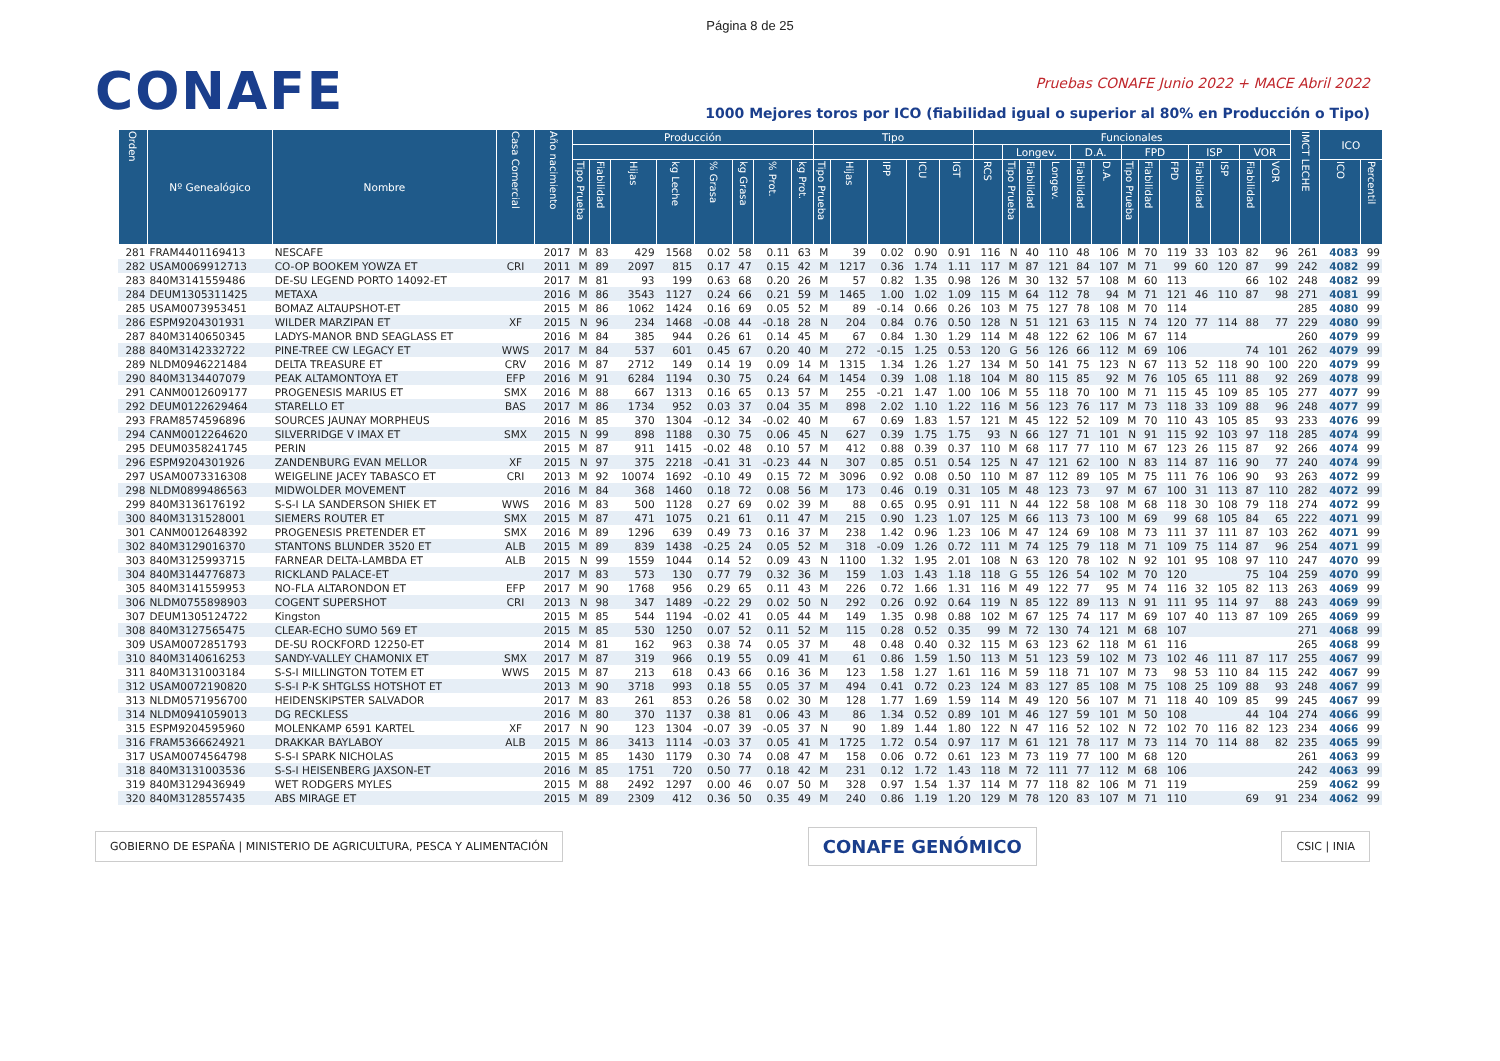Página 8 de 25
CONAFE
Pruebas CONAFE Junio 2022 + MACE Abril 2022
1000 Mejores toros por ICO (fiabilidad igual o superior al 80% en Producción o Tipo)
| Orden | Nº Genealógico | Nombre | Casa Comercial | Año nacimiento | Producción | | | | | | | | Tipo | | | | | Funcionales | | | | | | | | | | | | | IMCT LECHE | ICO | |
| --- | --- | --- | --- | --- | --- | --- | --- | --- | --- | --- | --- | --- | --- | --- | --- | --- | --- | --- | --- | --- | --- | --- | --- | --- | --- | --- | --- | --- | --- | --- | --- | --- | --- |
| | | | | | | | | | | | | | | | | | | | Longev. | | | D.A. | | FPD | | | ISP | | VOR | | | | |
| | | | | | Tipo Prueba | Fiabilidad | Hijas | kg Leche | % Grasa | kg Grasa | % Prot. | kg Prot. | Tipo Prueba | Hijas | IPP | ICU | IGT | RCS | Tipo Prueba | Fiabilidad | Longev. | Fiabilidad | D.A. | Tipo Prueba | Fiabilidad | FPD | Fiabilidad | ISP | Fiabilidad | VOR | | ICO | Percentil |
| 281 | FRAM4401169413 | NESCAFE | | 2017 | M | 83 | 429 | 1568 | 0.02 | 58 | 0.11 | 63 | M | 39 | 0.02 | 0.90 | 0.91 | 116 | N | 40 | 110 | 48 | 106 | M | 70 | 119 | 33 | 103 | 82 | 96 | 261 | 4083 | 99 |
| 282 | USAM0069912713 | CO-OP BOOKEM YOWZA ET | CRI | 2011 | M | 89 | 2097 | 815 | 0.17 | 47 | 0.15 | 42 | M | 1217 | 0.36 | 1.74 | 1.11 | 117 | M | 87 | 121 | 84 | 107 | M | 71 | 99 | 60 | 120 | 87 | 99 | 242 | 4082 | 99 |
| 283 | 840M3141559486 | DE-SU LEGEND PORTO 14092-ET | | 2017 | M | 81 | 93 | 199 | 0.63 | 68 | 0.20 | 26 | M | 57 | 0.82 | 1.35 | 0.98 | 126 | M | 30 | 132 | 57 | 108 | M | 60 | 113 | | | 66 | 102 | 248 | 4082 | 99 |
| 284 | DEUM1305311425 | METAXA | | 2016 | M | 86 | 3543 | 1127 | 0.24 | 66 | 0.21 | 59 | M | 1465 | 1.00 | 1.02 | 1.09 | 115 | M | 64 | 112 | 78 | 94 | M | 71 | 121 | 46 | 110 | 87 | 98 | 271 | 4081 | 99 |
| 285 | USAM0073953451 | BOMAZ ALTAUPSHOT-ET | | 2015 | M | 86 | 1062 | 1424 | 0.16 | 69 | 0.05 | 52 | M | 89 | -0.14 | 0.66 | 0.26 | 103 | M | 75 | 127 | 78 | 108 | M | 70 | 114 | | | | | 285 | 4080 | 99 |
| 286 | ESPM9204301931 | WILDER MARZIPAN ET | XF | 2015 | N | 96 | 234 | 1468 | -0.08 | 44 | -0.18 | 28 | N | 204 | 0.84 | 0.76 | 0.50 | 128 | N | 51 | 121 | 63 | 115 | N | 74 | 120 | 77 | 114 | 88 | 77 | 229 | 4080 | 99 |
| 287 | 840M3140650345 | LADYS-MANOR BND SEAGLASS ET | | 2016 | M | 84 | 385 | 944 | 0.26 | 61 | 0.14 | 45 | M | 67 | 0.84 | 1.30 | 1.29 | 114 | M | 48 | 122 | 62 | 106 | M | 67 | 114 | | | | | 260 | 4079 | 99 |
| 288 | 840M3142332722 | PINE-TREE CW LEGACY ET | WWS | 2017 | M | 84 | 537 | 601 | 0.45 | 67 | 0.20 | 40 | M | 272 | -0.15 | 1.25 | 0.53 | 120 | G | 56 | 126 | 66 | 112 | M | 69 | 106 | | | 74 | 101 | 262 | 4079 | 99 |
| 289 | NLDM0946221484 | DELTA TREASURE ET | CRV | 2016 | M | 87 | 2712 | 149 | 0.14 | 19 | 0.09 | 14 | M | 1315 | 1.34 | 1.26 | 1.27 | 134 | M | 50 | 141 | 75 | 123 | N | 67 | 113 | 52 | 118 | 90 | 100 | 220 | 4079 | 99 |
| 290 | 840M3134407079 | PEAK ALTAMONTOYA ET | EFP | 2016 | M | 91 | 6284 | 1194 | 0.30 | 75 | 0.24 | 64 | M | 1454 | 0.39 | 1.08 | 1.18 | 104 | M | 80 | 115 | 85 | 92 | M | 76 | 105 | 65 | 111 | 88 | 92 | 269 | 4078 | 99 |
| 291 | CANM0012609177 | PROGENESIS MARIUS ET | SMX | 2016 | M | 88 | 667 | 1313 | 0.16 | 65 | 0.13 | 57 | M | 255 | -0.21 | 1.47 | 1.00 | 106 | M | 55 | 118 | 70 | 100 | M | 71 | 115 | 45 | 109 | 85 | 105 | 277 | 4077 | 99 |
| 292 | DEUM0122629464 | STARELLO ET | BAS | 2017 | M | 86 | 1734 | 952 | 0.03 | 37 | 0.04 | 35 | M | 898 | 2.02 | 1.10 | 1.22 | 116 | M | 56 | 123 | 76 | 117 | M | 73 | 118 | 33 | 109 | 88 | 96 | 248 | 4077 | 99 |
| 293 | FRAM8574596896 | SOURCES JAUNAY MORPHEUS | | 2016 | M | 85 | 370 | 1304 | -0.12 | 34 | -0.02 | 40 | M | 67 | 0.69 | 1.83 | 1.57 | 121 | M | 45 | 122 | 52 | 109 | M | 70 | 110 | 43 | 105 | 85 | 93 | 233 | 4076 | 99 |
| 294 | CANM0012264620 | SILVERRIDGE V IMAX ET | SMX | 2015 | N | 99 | 898 | 1188 | 0.30 | 75 | 0.06 | 45 | N | 627 | 0.39 | 1.75 | 1.75 | 93 | N | 66 | 127 | 71 | 101 | N | 91 | 115 | 92 | 103 | 97 | 118 | 285 | 4074 | 99 |
| 295 | DEUM0358241745 | PERIN | | 2015 | M | 87 | 911 | 1415 | -0.02 | 48 | 0.10 | 57 | M | 412 | 0.88 | 0.39 | 0.37 | 110 | M | 68 | 117 | 77 | 110 | M | 67 | 123 | 26 | 115 | 87 | 92 | 266 | 4074 | 99 |
| 296 | ESPM9204301926 | ZANDENBURG EVAN MELLOR | XF | 2015 | N | 97 | 375 | 2218 | -0.41 | 31 | -0.23 | 44 | N | 307 | 0.85 | 0.51 | 0.54 | 125 | N | 47 | 121 | 62 | 100 | N | 83 | 114 | 87 | 116 | 90 | 77 | 240 | 4074 | 99 |
| 297 | USAM0073316308 | WEIGELINE JACEY TABASCO ET | CRI | 2013 | M | 92 | 10074 | 1692 | -0.10 | 49 | 0.15 | 72 | M | 3096 | 0.92 | 0.08 | 0.50 | 110 | M | 87 | 112 | 89 | 105 | M | 75 | 111 | 76 | 106 | 90 | 93 | 263 | 4072 | 99 |
| 298 | NLDM0899486563 | MIDWOLDER MOVEMENT | | 2016 | M | 84 | 368 | 1460 | 0.18 | 72 | 0.08 | 56 | M | 173 | 0.46 | 0.19 | 0.31 | 105 | M | 48 | 123 | 73 | 97 | M | 67 | 100 | 31 | 113 | 87 | 110 | 282 | 4072 | 99 |
| 299 | 840M3136176192 | S-S-I LA SANDERSON SHIEK ET | WWS | 2016 | M | 83 | 500 | 1128 | 0.27 | 69 | 0.02 | 39 | M | 88 | 0.65 | 0.95 | 0.91 | 111 | N | 44 | 122 | 58 | 108 | M | 68 | 118 | 30 | 108 | 79 | 118 | 274 | 4072 | 99 |
| 300 | 840M3131528001 | SIEMERS ROUTER ET | SMX | 2015 | M | 87 | 471 | 1075 | 0.21 | 61 | 0.11 | 47 | M | 215 | 0.90 | 1.23 | 1.07 | 125 | M | 66 | 113 | 73 | 100 | M | 69 | 99 | 68 | 105 | 84 | 65 | 222 | 4071 | 99 |
| 301 | CANM0012648392 | PROGENESIS PRETENDER ET | SMX | 2016 | M | 89 | 1296 | 639 | 0.49 | 73 | 0.16 | 37 | M | 238 | 1.42 | 0.96 | 1.23 | 106 | M | 47 | 124 | 69 | 108 | M | 73 | 111 | 37 | 111 | 87 | 103 | 262 | 4071 | 99 |
| 302 | 840M3129016370 | STANTONS BLUNDER 3520 ET | ALB | 2015 | M | 89 | 839 | 1438 | -0.25 | 24 | 0.05 | 52 | M | 318 | -0.09 | 1.26 | 0.72 | 111 | M | 74 | 125 | 79 | 118 | M | 71 | 109 | 75 | 114 | 87 | 96 | 254 | 4071 | 99 |
| 303 | 840M3125993715 | FARNEAR DELTA-LAMBDA ET | ALB | 2015 | N | 99 | 1559 | 1044 | 0.14 | 52 | 0.09 | 43 | N | 1100 | 1.32 | 1.95 | 2.01 | 108 | N | 63 | 120 | 78 | 102 | N | 92 | 101 | 95 | 108 | 97 | 110 | 247 | 4070 | 99 |
| 304 | 840M3144776873 | RICKLAND PALACE-ET | | 2017 | M | 83 | 573 | 130 | 0.77 | 79 | 0.32 | 36 | M | 159 | 1.03 | 1.43 | 1.18 | 118 | G | 55 | 126 | 54 | 102 | M | 70 | 120 | | | 75 | 104 | 259 | 4070 | 99 |
| 305 | 840M3141559953 | NO-FLA ALTARONDON ET | EFP | 2017 | M | 90 | 1768 | 956 | 0.29 | 65 | 0.11 | 43 | M | 226 | 0.72 | 1.66 | 1.31 | 116 | M | 49 | 122 | 77 | 95 | M | 74 | 116 | 32 | 105 | 82 | 113 | 263 | 4069 | 99 |
| 306 | NLDM0755898903 | COGENT SUPERSHOT | CRI | 2013 | N | 98 | 347 | 1489 | -0.22 | 29 | 0.02 | 50 | N | 292 | 0.26 | 0.92 | 0.64 | 119 | N | 85 | 122 | 89 | 113 | N | 91 | 111 | 95 | 114 | 97 | 88 | 243 | 4069 | 99 |
| 307 | DEUM1305124722 | Kingston | | 2015 | M | 85 | 544 | 1194 | -0.02 | 41 | 0.05 | 44 | M | 149 | 1.35 | 0.98 | 0.88 | 102 | M | 67 | 125 | 74 | 117 | M | 69 | 107 | 40 | 113 | 87 | 109 | 265 | 4069 | 99 |
| 308 | 840M3127565475 | CLEAR-ECHO SUMO 569 ET | | 2015 | M | 85 | 530 | 1250 | 0.07 | 52 | 0.11 | 52 | M | 115 | 0.28 | 0.52 | 0.35 | 99 | M | 72 | 130 | 74 | 121 | M | 68 | 107 | | | | | 271 | 4068 | 99 |
| 309 | USAM0072851793 | DE-SU ROCKFORD 12250-ET | | 2014 | M | 81 | 162 | 963 | 0.38 | 74 | 0.05 | 37 | M | 48 | 0.48 | 0.40 | 0.32 | 115 | M | 63 | 123 | 62 | 118 | M | 61 | 116 | | | | | 265 | 4068 | 99 |
| 310 | 840M3140616253 | SANDY-VALLEY CHAMONIX ET | SMX | 2017 | M | 87 | 319 | 966 | 0.19 | 55 | 0.09 | 41 | M | 61 | 0.86 | 1.59 | 1.50 | 113 | M | 51 | 123 | 59 | 102 | M | 73 | 102 | 46 | 111 | 87 | 117 | 255 | 4067 | 99 |
| 311 | 840M3131003184 | S-S-I MILLINGTON TOTEM ET | WWS | 2015 | M | 87 | 213 | 618 | 0.43 | 66 | 0.16 | 36 | M | 123 | 1.58 | 1.27 | 1.61 | 116 | M | 59 | 118 | 71 | 107 | M | 73 | 98 | 53 | 110 | 84 | 115 | 242 | 4067 | 99 |
| 312 | USAM0072190820 | S-S-I P-K SHTGLSS HOTSHOT ET | | 2013 | M | 90 | 3718 | 993 | 0.18 | 55 | 0.05 | 37 | M | 494 | 0.41 | 0.72 | 0.23 | 124 | M | 83 | 127 | 85 | 108 | M | 75 | 108 | 25 | 109 | 88 | 93 | 248 | 4067 | 99 |
| 313 | NLDM0571956700 | HEIDENSKIPSTER SALVADOR | | 2017 | M | 83 | 261 | 853 | 0.26 | 58 | 0.02 | 30 | M | 128 | 1.77 | 1.69 | 1.59 | 114 | M | 49 | 120 | 56 | 107 | M | 71 | 118 | 40 | 109 | 85 | 99 | 245 | 4067 | 99 |
| 314 | NLDM0941059013 | DG RECKLESS | | 2016 | M | 80 | 370 | 1137 | 0.38 | 81 | 0.06 | 43 | M | 86 | 1.34 | 0.52 | 0.89 | 101 | M | 46 | 127 | 59 | 101 | M | 50 | 108 | | | 44 | 104 | 274 | 4066 | 99 |
| 315 | ESPM9204595960 | MOLENKAMP 6591 KARTEL | XF | 2017 | N | 90 | 123 | 1304 | -0.07 | 39 | -0.05 | 37 | N | 90 | 1.89 | 1.44 | 1.80 | 122 | N | 47 | 116 | 52 | 102 | N | 72 | 102 | 70 | 116 | 82 | 123 | 234 | 4066 | 99 |
| 316 | FRAM5366624921 | DRAKKAR BAYLABOY | ALB | 2015 | M | 86 | 3413 | 1114 | -0.03 | 37 | 0.05 | 41 | M | 1725 | 1.72 | 0.54 | 0.97 | 117 | M | 61 | 121 | 78 | 117 | M | 73 | 114 | 70 | 114 | 88 | 82 | 235 | 4065 | 99 |
| 317 | USAM0074564798 | S-S-I SPARK NICHOLAS | | 2015 | M | 85 | 1430 | 1179 | 0.30 | 74 | 0.08 | 47 | M | 158 | 0.06 | 0.72 | 0.61 | 123 | M | 73 | 119 | 77 | 100 | M | 68 | 120 | | | | | 261 | 4063 | 99 |
| 318 | 840M3131003536 | S-S-I HEISENBERG JAXSON-ET | | 2016 | M | 85 | 1751 | 720 | 0.50 | 77 | 0.18 | 42 | M | 231 | 0.12 | 1.72 | 1.43 | 118 | M | 72 | 111 | 77 | 112 | M | 68 | 106 | | | | | 242 | 4063 | 99 |
| 319 | 840M3129436949 | WET RODGERS MYLES | | 2015 | M | 88 | 2492 | 1297 | 0.00 | 46 | 0.07 | 50 | M | 328 | 0.97 | 1.54 | 1.37 | 114 | M | 77 | 118 | 82 | 106 | M | 71 | 119 | | | | | 259 | 4062 | 99 |
| 320 | 840M3128557435 | ABS MIRAGE ET | | 2015 | M | 89 | 2309 | 412 | 0.36 | 50 | 0.35 | 49 | M | 240 | 0.86 | 1.19 | 1.20 | 129 | M | 78 | 120 | 83 | 107 | M | 71 | 110 | | | 69 | 91 | 234 | 4062 | 99 |
GOBIERNO DE ESPAÑA | MINISTERIO DE AGRICULTURA, PESCA Y ALIMENTACIÓN
CONAFE GENÓMICO
CSIC | INIA